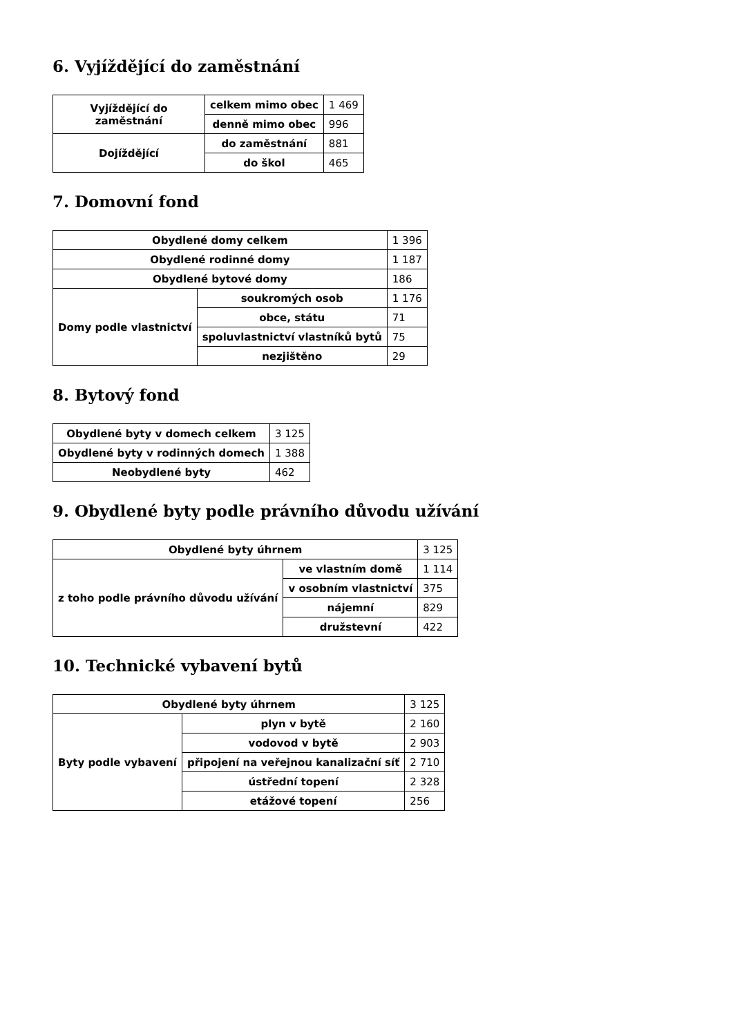6. Vyjíždějící do zaměstnání
| Vyjíždějící do zaměstnání | celkem mimo obec | 1 469 |
| | denně mimo obec | 996 |
| Dojíždějící | do zaměstnání | 881 |
| | do škol | 465 |
7. Domovní fond
| Obydlené domy celkem | | 1 396 |
| Obydlené rodinné domy | | 1 187 |
| Obydlené bytové domy | | 186 |
| Domy podle vlastnictví | soukromých osob | 1 176 |
| | obce, státu | 71 |
| | spoluvlastnictví vlastníků bytů | 75 |
| | nezjištěno | 29 |
8. Bytový fond
| Obydlené byty v domech celkem | 3 125 |
| Obydlené byty v rodinných domech | 1 388 |
| Neobydlené byty | 462 |
9. Obydlené byty podle právního důvodu užívání
| Obydlené byty úhrnem | | 3 125 |
| z toho podle právního důvodu užívání | ve vlastním domě | 1 114 |
| | v osobním vlastnictví | 375 |
| | nájemní | 829 |
| | družstevní | 422 |
10. Technické vybavení bytů
| Obydlené byty úhrnem | | 3 125 |
| Byty podle vybavení | plyn v bytě | 2 160 |
| | vodovod v bytě | 2 903 |
| | připojení na veřejnou kanalizační síť | 2 710 |
| | ústřední topení | 2 328 |
| | etážové topení | 256 |